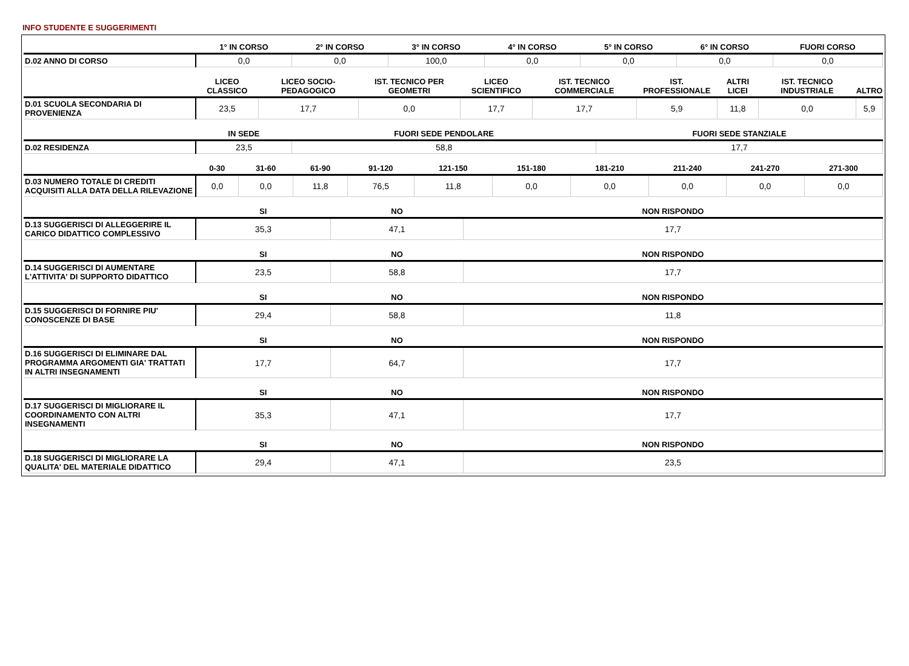INFO STUDENTE E SUGGERIMENTI
| | 1° IN CORSO | 2° IN CORSO | 3° IN CORSO | 4° IN CORSO | 5° IN CORSO | 6° IN CORSO | FUORI CORSO |
| --- | --- | --- | --- | --- | --- | --- | --- |
| D.02 ANNO DI CORSO | 0,0 | 0,0 | 100,0 | 0,0 | 0,0 | 0,0 | 0,0 |
| | LICEO CLASSICO | LICEO SOCIO-PEDAGOGICO | IST. TECNICO PER GEOMETRI | LICEO SCIENTIFICO | IST. TECNICO COMMERCIALE | IST. PROFESSIONALE | ALTRI LICEI | IST. TECNICO INDUSTRIALE | ALTRO |
| --- | --- | --- | --- | --- | --- | --- | --- | --- | --- |
| D.01 SCUOLA SECONDARIA DI PROVENIENZA | 23,5 | 17,7 | 0,0 | 17,7 | 17,7 | 5,9 | 11,8 | 0,0 | 5,9 |
| | IN SEDE | FUORI SEDE PENDOLARE | FUORI SEDE STANZIALE |
| --- | --- | --- | --- |
| D.02 RESIDENZA | 23,5 | 58,8 | 17,7 |
| | 0-30 | 31-60 | 61-90 | 91-120 | 121-150 | 151-180 | 181-210 | 211-240 | 241-270 | 271-300 |
| --- | --- | --- | --- | --- | --- | --- | --- | --- | --- | --- |
| D.03 NUMERO TOTALE DI CREDITI ACQUISITI ALLA DATA DELLA RILEVAZIONE | 0,0 | 0,0 | 11,8 | 76,5 | 11,8 | 0,0 | 0,0 | 0,0 | 0,0 | 0,0 |
| | SI | NO | NON RISPONDO |
| --- | --- | --- | --- |
| D.13 SUGGERISCI DI ALLEGGERIRE IL CARICO DIDATTICO COMPLESSIVO | 35,3 | 47,1 | 17,7 |
| | SI | NO | NON RISPONDO |
| --- | --- | --- | --- |
| D.14 SUGGERISCI DI AUMENTARE L'ATTIVITA' DI SUPPORTO DIDATTICO | 23,5 | 58,8 | 17,7 |
| | SI | NO | NON RISPONDO |
| --- | --- | --- | --- |
| D.15 SUGGERISCI DI FORNIRE PIU' CONOSCENZE DI BASE | 29,4 | 58,8 | 11,8 |
| | SI | NO | NON RISPONDO |
| --- | --- | --- | --- |
| D.16 SUGGERISCI DI ELIMINARE DAL PROGRAMMA ARGOMENTI GIA' TRATTATI IN ALTRI INSEGNAMENTI | 17,7 | 64,7 | 17,7 |
| | SI | NO | NON RISPONDO |
| --- | --- | --- | --- |
| D.17 SUGGERISCI DI MIGLIORARE IL COORDINAMENTO CON ALTRI INSEGNAMENTI | 35,3 | 47,1 | 17,7 |
| | SI | NO | NON RISPONDO |
| --- | --- | --- | --- |
| D.18 SUGGERISCI DI MIGLIORARE LA QUALITA' DEL MATERIALE DIDATTICO | 29,4 | 47,1 | 23,5 |